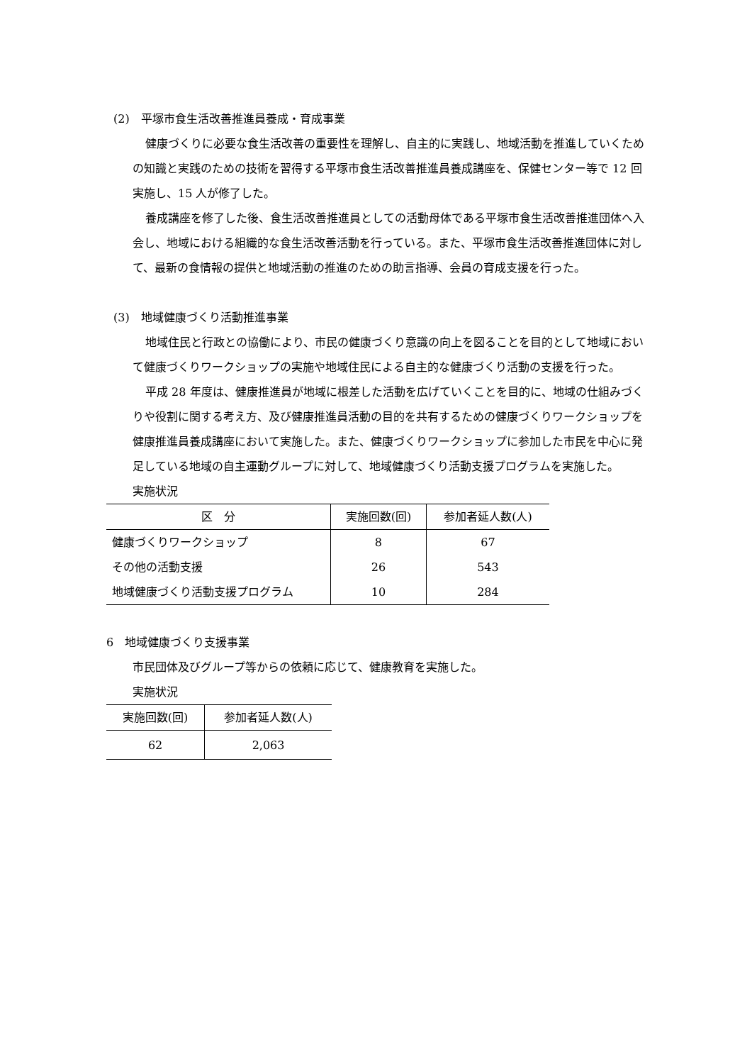(2)　平塚市食生活改善推進員養成・育成事業
健康づくりに必要な食生活改善の重要性を理解し、自主的に実践し、地域活動を推進していくための知識と実践のための技術を習得する平塚市食生活改善推進員養成講座を、保健センター等で 12 回実施し、15 人が修了した。
養成講座を修了した後、食生活改善推進員としての活動母体である平塚市食生活改善推進団体へ入会し、地域における組織的な食生活改善活動を行っている。また、平塚市食生活改善推進団体に対して、最新の食情報の提供と地域活動の推進のための助言指導、会員の育成支援を行った。
(3)　地域健康づくり活動推進事業
地域住民と行政との協働により、市民の健康づくり意識の向上を図ることを目的として地域において健康づくりワークショップの実施や地域住民による自主的な健康づくり活動の支援を行った。
平成 28 年度は、健康推進員が地域に根差した活動を広げていくことを目的に、地域の仕組みづくりや役割に関する考え方、及び健康推進員活動の目的を共有するための健康づくりワークショップを健康推進員養成講座において実施した。また、健康づくりワークショップに参加した市民を中心に発足している地域の自主運動グループに対して、地域健康づくり活動支援プログラムを実施した。
実施状況
| 区 分 | 実施回数(回) | 参加者延人数(人) |
| --- | --- | --- |
| 健康づくりワークショップ | 8 | 67 |
| その他の活動支援 | 26 | 543 |
| 地域健康づくり活動支援プログラム | 10 | 284 |
6　地域健康づくり支援事業
市民団体及びグループ等からの依頼に応じて、健康教育を実施した。
実施状況
| 実施回数(回) | 参加者延人数(人) |
| --- | --- |
| 62 | 2,063 |